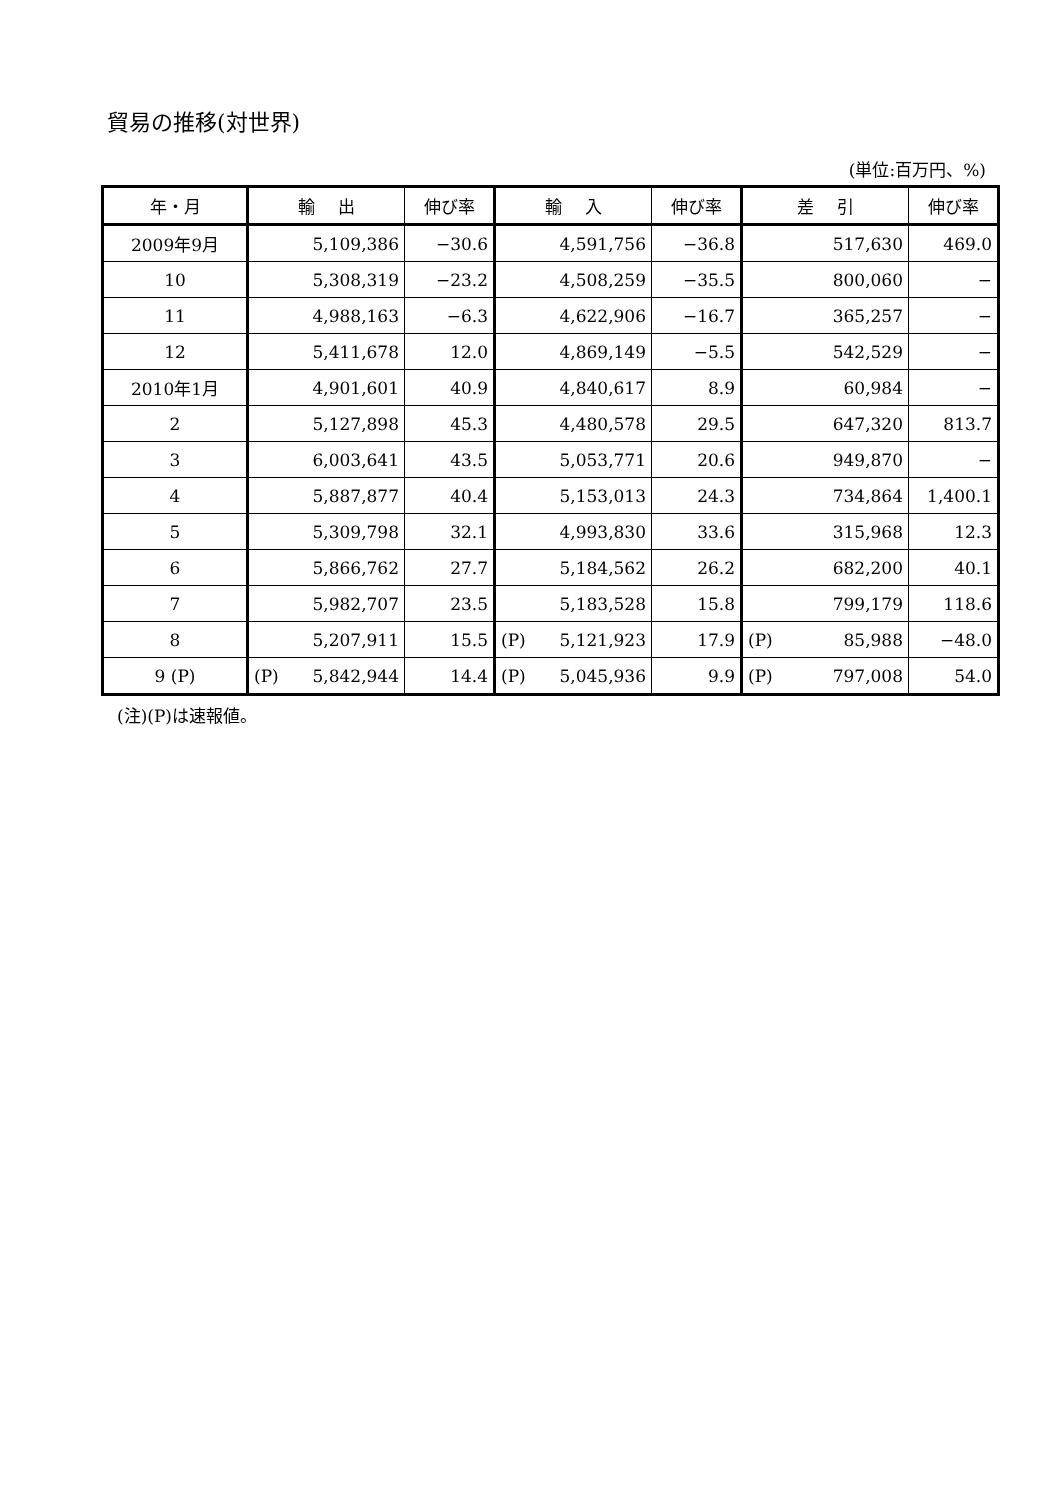貿易の推移(対世界)
(単位:百万円、%)
| 年・月 | 輸 出 | 伸び率 | 輸 入 | 伸び率 | 差 引 | 伸び率 |
| --- | --- | --- | --- | --- | --- | --- |
| 2009年9月 | 5,109,386 | −30.6 | 4,591,756 | −36.8 | 517,630 | 469.0 |
| 10 | 5,308,319 | −23.2 | 4,508,259 | −35.5 | 800,060 | − |
| 11 | 4,988,163 | −6.3 | 4,622,906 | −16.7 | 365,257 | − |
| 12 | 5,411,678 | 12.0 | 4,869,149 | −5.5 | 542,529 | − |
| 2010年1月 | 4,901,601 | 40.9 | 4,840,617 | 8.9 | 60,984 | − |
| 2 | 5,127,898 | 45.3 | 4,480,578 | 29.5 | 647,320 | 813.7 |
| 3 | 6,003,641 | 43.5 | 5,053,771 | 20.6 | 949,870 | − |
| 4 | 5,887,877 | 40.4 | 5,153,013 | 24.3 | 734,864 | 1,400.1 |
| 5 | 5,309,798 | 32.1 | 4,993,830 | 33.6 | 315,968 | 12.3 |
| 6 | 5,866,762 | 27.7 | 5,184,562 | 26.2 | 682,200 | 40.1 |
| 7 | 5,982,707 | 23.5 | 5,183,528 | 15.8 | 799,179 | 118.6 |
| 8 | 5,207,911 | 15.5 | (P) 5,121,923 | 17.9 | (P) 85,988 | −48.0 |
| 9 (P) | (P) 5,842,944 | 14.4 | (P) 5,045,936 | 9.9 | (P) 797,008 | 54.0 |
(注)(P)は速報値。